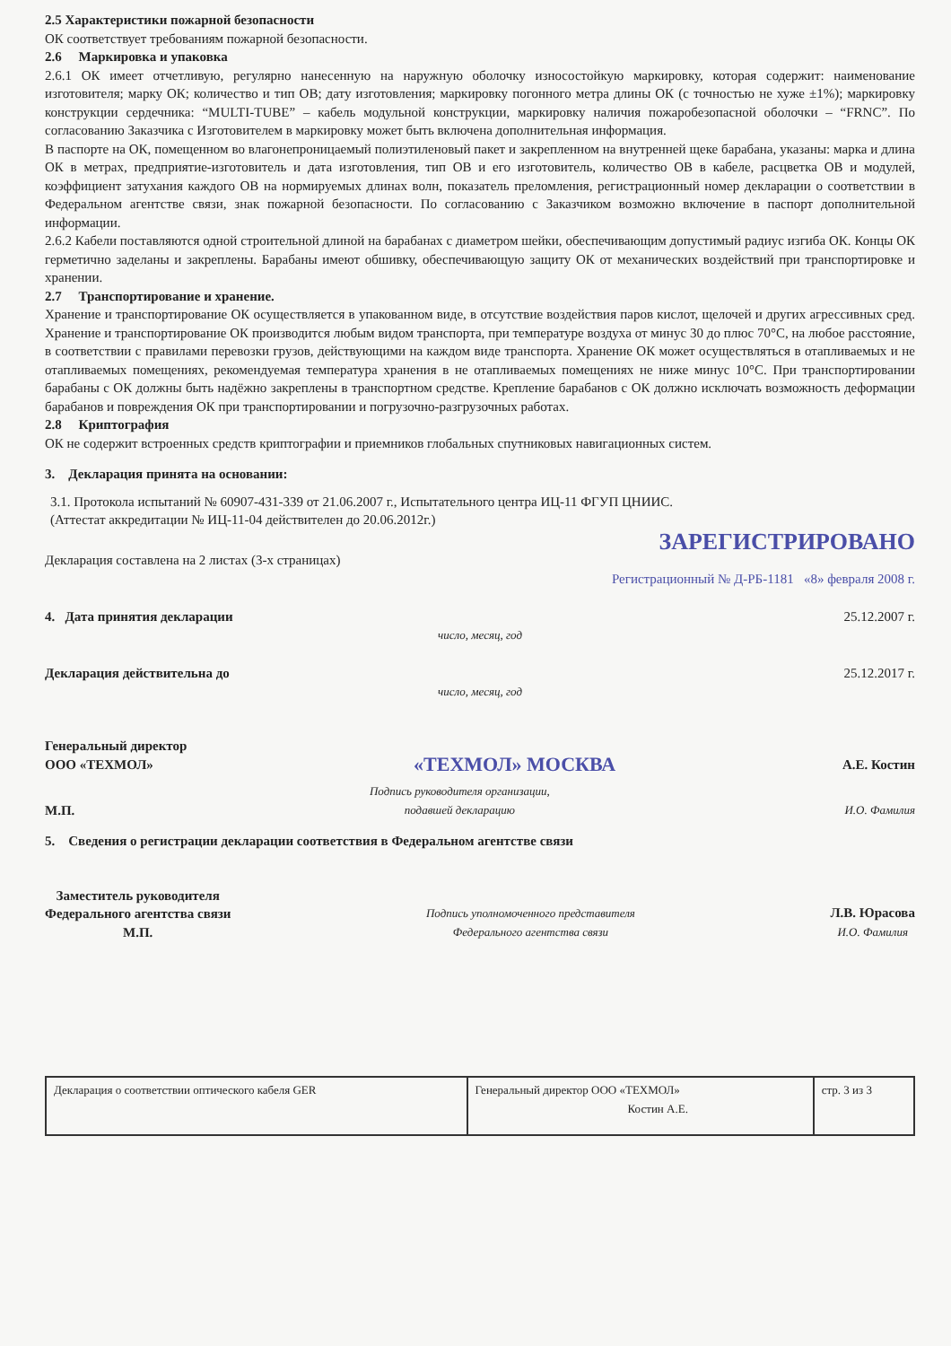2.5 Характеристики пожарной безопасности
ОК соответствует требованиям пожарной безопасности.
2.6 Маркировка и упаковка
2.6.1 ОК имеет отчетливую, регулярно нанесенную на наружную оболочку износостойкую маркировку, которая содержит: наименование изготовителя; марку ОК; количество и тип ОВ; дату изготовления; маркировку погонного метра длины ОК (с точностью не хуже ±1%); маркировку конструкции сердечника: “MULTI-TUBE” – кабель модульной конструкции, маркировку наличия пожаробезопасной оболочки – “FRNC”. По согласованию Заказчика с Изготовителем в маркировку может быть включена дополнительная информация.
В паспорте на ОК, помещенном во влагонепроницаемый полиэтиленовый пакет и закрепленном на внутренней щеке барабана, указаны: марка и длина ОК в метрах, предприятие-изготовитель и дата изготовления, тип ОВ и его изготовитель, количество ОВ в кабеле, расцветка ОВ и модулей, коэффициент затухания каждого ОВ на нормируемых длинах волн, показатель преломления, регистрационный номер декларации о соответствии в Федеральном агентстве связи, знак пожарной безопасности. По согласованию с Заказчиком возможно включение в паспорт дополнительной информации.
2.6.2 Кабели поставляются одной строительной длиной на барабанах с диаметром шейки, обеспечивающим допустимый радиус изгиба ОК. Концы ОК герметично заделаны и закреплены. Барабаны имеют обшивку, обеспечивающую защиту ОК от механических воздействий при транспортировке и хранении.
2.7 Транспортирование и хранение.
Хранение и транспортирование ОК осуществляется в упакованном виде, в отсутствие воздействия паров кислот, щелочей и других агрессивных сред. Хранение и транспортирование ОК производится любым видом транспорта, при температуре воздуха от минус 30 до плюс 70°С, на любое расстояние, в соответствии с правилами перевозки грузов, действующими на каждом виде транспорта. Хранение ОК может осуществляться в отапливаемых и не отапливаемых помещениях, рекомендуемая температура хранения в не отапливаемых помещениях не ниже минус 10°С. При транспортировании барабаны с ОК должны быть надёжно закреплены в транспортном средстве. Крепление барабанов с ОК должно исключать возможность деформации барабанов и повреждения ОК при транспортировании и погрузочно-разгрузочных работах.
2.8 Криптография
ОК не содержит встроенных средств криптографии и приемников глобальных спутниковых навигационных систем.
3. Декларация принята на основании:
3.1. Протокола испытаний № 60907-431-339 от 21.06.2007 г., Испытательного центра ИЦ-11 ФГУП ЦНИИС.
(Аттестат аккредитации № ИЦ-11-04 действителен до 20.06.2012г.)
ЗАРЕГИСТРИРОВАНО
Декларация составлена на 2 листах (3-х страницах)
Регистрационный № Д-РБ-1181 «8» февраля 2008 г.
4. Дата принятия декларации 25.12.2007 г.
число, месяц, год
Декларация действительна до 25.12.2017 г.
число, месяц, год
Генеральный директор
ООО «ТЕХМОЛ» «ТЕХМОЛ» МОСКВА А.Е. Костин
М.П. Подпись руководителя организации,
подавшей декларацию И.О. Фамилия
5. Сведения о регистрации декларации соответствия в Федеральном агентстве связи
Заместитель руководителя
Федерального агентства связи
М.П. Подпись уполномоченного представителя
Федерального агентства связи Л.В. Юрасова
И.О. Фамилия
| Декларация о соответствии оптического кабеля GER | Генеральный директор ООО «ТЕХМОЛ» Костин А.Е. | стр. 3 из 3 |